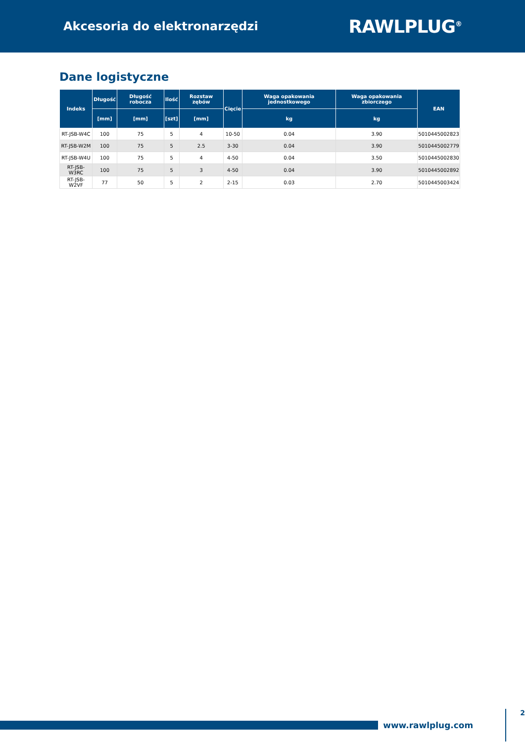Akcesoria do elektronarzędzi
RAWLPLUG<sup>®</sup>
Dane logistyczne
| Indeks | Długość | Długość robocza | Ilość | Rozstaw zębów | Cięcie | Waga opakowania jednostkowego | Waga opakowania zbiorczego | EAN |
| --- | --- | --- | --- | --- | --- | --- | --- | --- |
| | [mm] | [mm] | [szt] | [mm] | | kg | kg | |
| RT-JSB-W4C | 100 | 75 | 5 | 4 | 10-50 | 0.04 | 3.90 | 5010445002823 |
| RT-JSB-W2M | 100 | 75 | 5 | 2.5 | 3-30 | 0.04 | 3.90 | 5010445002779 |
| RT-JSB-W4U | 100 | 75 | 5 | 4 | 4-50 | 0.04 | 3.50 | 5010445002830 |
| RT-JSB-W3RC | 100 | 75 | 5 | 3 | 4-50 | 0.04 | 3.90 | 5010445002892 |
| RT-JSB-W2VF | 77 | 50 | 5 | 2 | 2-15 | 0.03 | 2.70 | 5010445003424 |
www.rawlplug.com
2